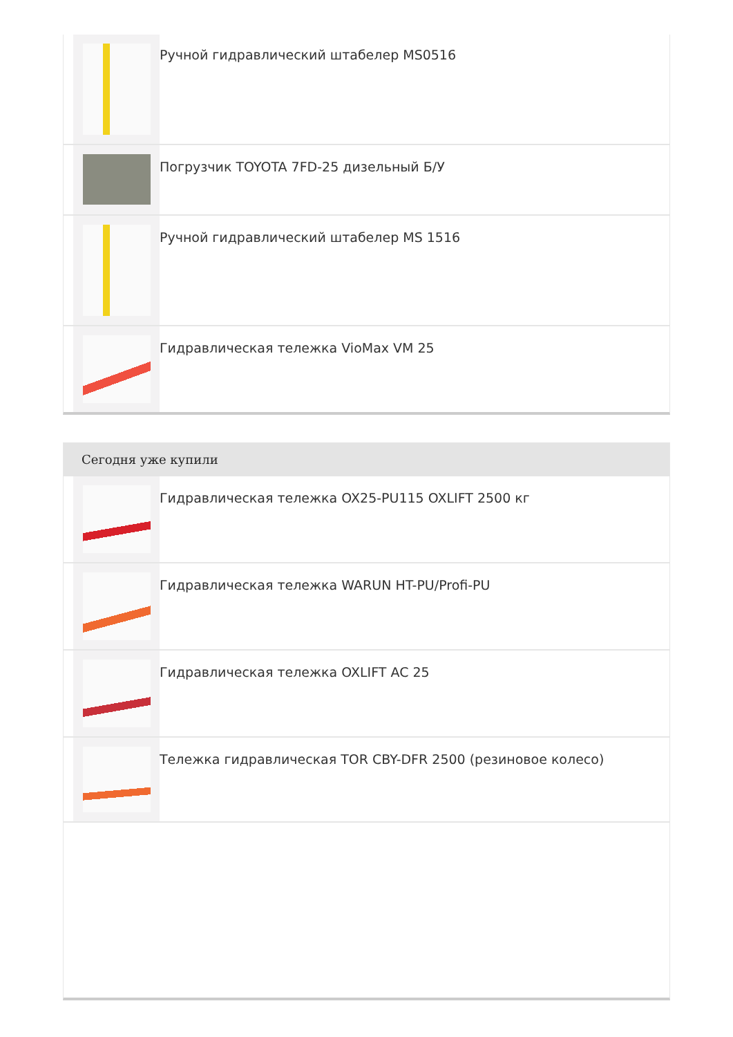Ручной гидравлический штабелер MS0516
Погрузчик TOYOTA 7FD-25 дизельный Б/У
Ручной гидравлический штабелер MS 1516
Гидравлическая тележка VioMax VM 25
Сегодня уже купили
Гидравлическая тележка OX25-PU115 OXLIFT 2500 кг
Гидравлическая тележка WARUN HT-PU/Profi-PU
Гидравлическая тележка OXLIFT AC 25
Тележка гидравлическая TOR CBY-DFR 2500 (резиновое колесо)